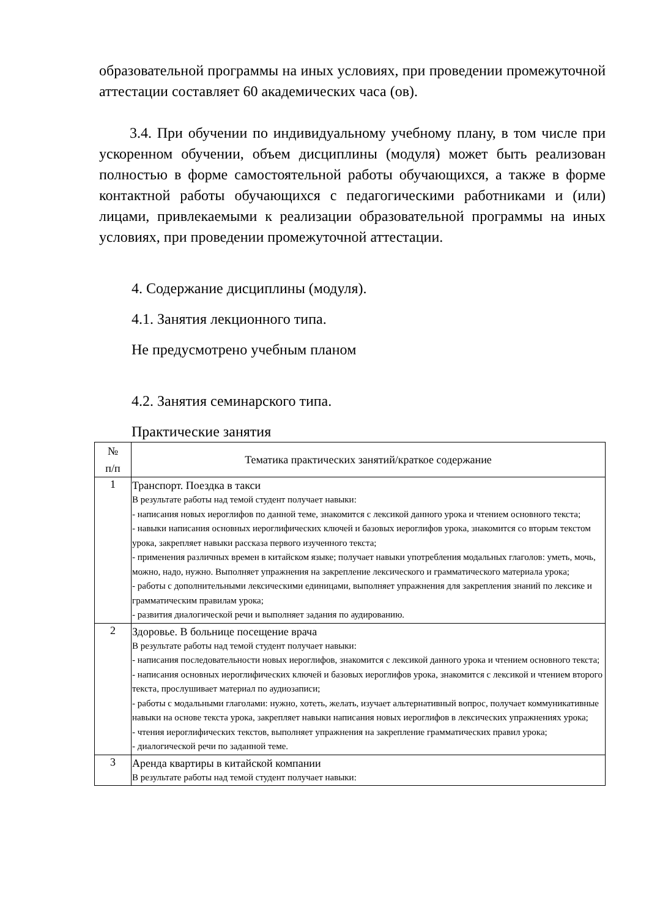образовательной программы на иных условиях, при проведении промежуточной аттестации составляет 60 академических часа (ов).
3.4. При обучении по индивидуальному учебному плану, в том числе при ускоренном обучении, объем дисциплины (модуля) может быть реализован полностью в форме самостоятельной работы обучающихся, а также в форме контактной работы обучающихся с педагогическими работниками и (или) лицами, привлекаемыми к реализации образовательной программы на иных условиях, при проведении промежуточной аттестации.
4. Содержание дисциплины (модуля).
4.1. Занятия лекционного типа.
Не предусмотрено учебным планом
4.2. Занятия семинарского типа.
Практические занятия
| № п/п | Тематика практических занятий/краткое содержание |
| --- | --- |
| 1 | Транспорт. Поездка в такси В результате работы над темой студент получает навыки: - написания новых иероглифов по данной теме, знакомится с лексикой данного урока и чтением основного текста; - навыки написания основных иероглифических ключей и базовых иероглифов урока, знакомится со вторым текстом урока, закрепляет навыки рассказа первого изученного текста; - применения различных времен в китайском языке; получает навыки употребления модальных глаголов: уметь, мочь, можно, надо, нужно. Выполняет упражнения на закрепление лексического и грамматического материала урока; - работы с дополнительными лексическими единицами, выполняет упражнения для закрепления знаний по лексике и грамматическим правилам урока; - развития диалогической речи и выполняет задания по аудированию. |
| 2 | Здоровье. В больнице посещение врача В результате работы над темой студент получает навыки: - написания последовательности новых иероглифов, знакомится с лексикой данного урока и чтением основного текста; - написания основных иероглифических ключей и базовых иероглифов урока, знакомится с лексикой и чтением второго текста, прослушивает материал по аудиозаписи; - работы с модальными глаголами: нужно, хотеть, желать, изучает альтернативный вопрос, получает коммуникативные навыки на основе текста урока, закрепляет навыки написания новых иероглифов в лексических упражнениях урока; - чтения иероглифических текстов, выполняет упражнения на закрепление грамматических правил урока; - диалогической речи по заданной теме. |
| 3 | Аренда квартиры в китайской компании В результате работы над темой студент получает навыки: |